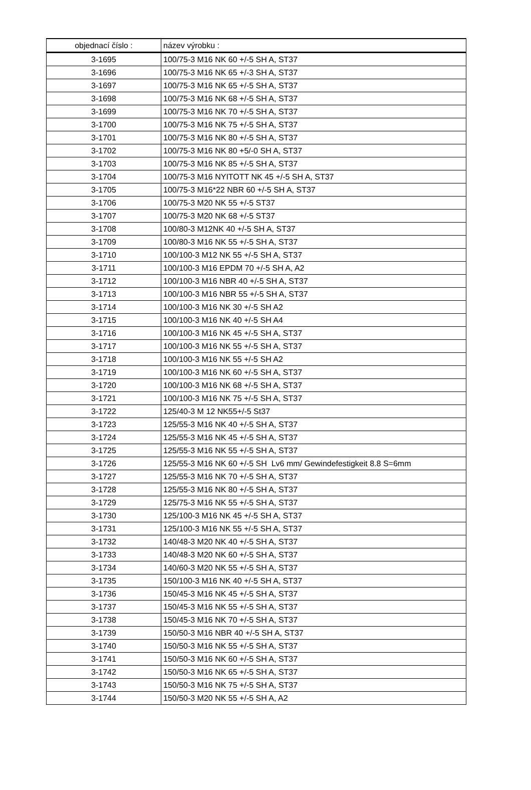| objednací číslo : | název výrobku : |
| --- | --- |
| 3-1695 | 100/75-3 M16 NK 60 +/-5 SH A, ST37 |
| 3-1696 | 100/75-3 M16 NK 65 +/-3 SH A, ST37 |
| 3-1697 | 100/75-3 M16 NK 65 +/-5 SH A, ST37 |
| 3-1698 | 100/75-3 M16 NK 68 +/-5 SH A, ST37 |
| 3-1699 | 100/75-3 M16 NK 70 +/-5 SH A, ST37 |
| 3-1700 | 100/75-3 M16 NK 75 +/-5 SH A, ST37 |
| 3-1701 | 100/75-3 M16 NK 80 +/-5 SH A, ST37 |
| 3-1702 | 100/75-3 M16 NK 80 +5/-0 SH A, ST37 |
| 3-1703 | 100/75-3 M16 NK 85 +/-5 SH A, ST37 |
| 3-1704 | 100/75-3 M16 NYITOTT NK 45 +/-5 SH A, ST37 |
| 3-1705 | 100/75-3 M16*22 NBR 60 +/-5 SH A, ST37 |
| 3-1706 | 100/75-3 M20 NK 55 +/-5 ST37 |
| 3-1707 | 100/75-3 M20 NK 68 +/-5 ST37 |
| 3-1708 | 100/80-3 M12NK 40 +/-5 SH A, ST37 |
| 3-1709 | 100/80-3 M16 NK 55 +/-5 SH A, ST37 |
| 3-1710 | 100/100-3 M12 NK 55 +/-5 SH A, ST37 |
| 3-1711 | 100/100-3 M16 EPDM 70 +/-5 SH A, A2 |
| 3-1712 | 100/100-3 M16 NBR 40 +/-5 SH A, ST37 |
| 3-1713 | 100/100-3 M16 NBR 55 +/-5 SH A, ST37 |
| 3-1714 | 100/100-3 M16 NK 30 +/-5 SH A2 |
| 3-1715 | 100/100-3 M16 NK 40 +/-5 SH A4 |
| 3-1716 | 100/100-3 M16 NK 45 +/-5 SH A, ST37 |
| 3-1717 | 100/100-3 M16 NK 55 +/-5 SH A, ST37 |
| 3-1718 | 100/100-3 M16 NK 55 +/-5 SH A2 |
| 3-1719 | 100/100-3 M16 NK 60 +/-5 SH A, ST37 |
| 3-1720 | 100/100-3 M16 NK 68 +/-5 SH A, ST37 |
| 3-1721 | 100/100-3 M16 NK 75 +/-5 SH A, ST37 |
| 3-1722 | 125/40-3 M 12 NK55+/-5 St37 |
| 3-1723 | 125/55-3 M16 NK 40 +/-5 SH A, ST37 |
| 3-1724 | 125/55-3 M16 NK 45 +/-5 SH A, ST37 |
| 3-1725 | 125/55-3 M16 NK 55 +/-5 SH A, ST37 |
| 3-1726 | 125/55-3 M16 NK 60 +/-5 SH Lv6 mm/ Gewindefestigkeit 8.8 S=6mm |
| 3-1727 | 125/55-3 M16 NK 70 +/-5 SH A, ST37 |
| 3-1728 | 125/55-3 M16 NK 80 +/-5 SH A, ST37 |
| 3-1729 | 125/75-3 M16 NK 55 +/-5 SH A, ST37 |
| 3-1730 | 125/100-3 M16 NK 45 +/-5 SH A, ST37 |
| 3-1731 | 125/100-3 M16 NK 55 +/-5 SH A, ST37 |
| 3-1732 | 140/48-3 M20 NK 40 +/-5 SH A, ST37 |
| 3-1733 | 140/48-3 M20 NK 60 +/-5 SH A, ST37 |
| 3-1734 | 140/60-3 M20 NK 55 +/-5 SH A, ST37 |
| 3-1735 | 150/100-3 M16 NK 40 +/-5 SH A, ST37 |
| 3-1736 | 150/45-3 M16 NK 45 +/-5 SH A, ST37 |
| 3-1737 | 150/45-3 M16 NK 55 +/-5 SH A, ST37 |
| 3-1738 | 150/45-3 M16 NK 70 +/-5 SH A, ST37 |
| 3-1739 | 150/50-3 M16 NBR 40 +/-5 SH A, ST37 |
| 3-1740 | 150/50-3 M16 NK 55 +/-5 SH A, ST37 |
| 3-1741 | 150/50-3 M16 NK 60 +/-5 SH A, ST37 |
| 3-1742 | 150/50-3 M16 NK 65 +/-5 SH A, ST37 |
| 3-1743 | 150/50-3 M16 NK 75 +/-5 SH A, ST37 |
| 3-1744 | 150/50-3 M20 NK 55 +/-5 SH A, A2 |